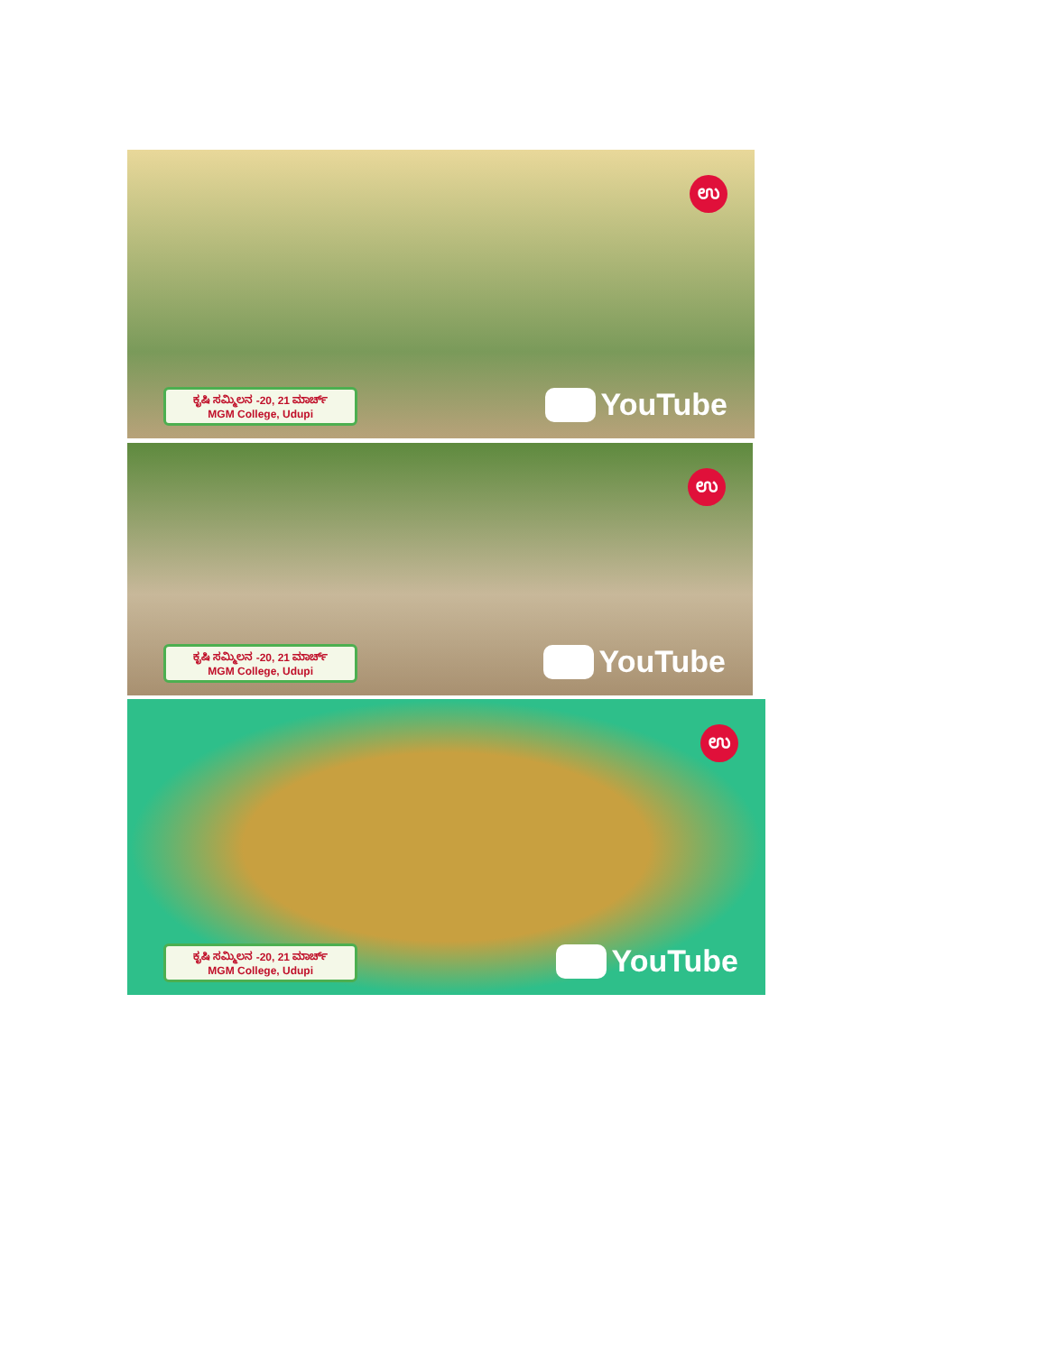ಉ
ಕೃಷಿ ಸಮ್ಮಿಲನ -20, 21 ಮಾರ್ಚ್
MGM College, Udupi
YouTube
ಉ
ಕೃಷಿ ಸಮ್ಮಿಲನ -20, 21 ಮಾರ್ಚ್
MGM College, Udupi
YouTube
ಉ
ಕೃಷಿ ಸಮ್ಮಿಲನ -20, 21 ಮಾರ್ಚ್
MGM College, Udupi
YouTube